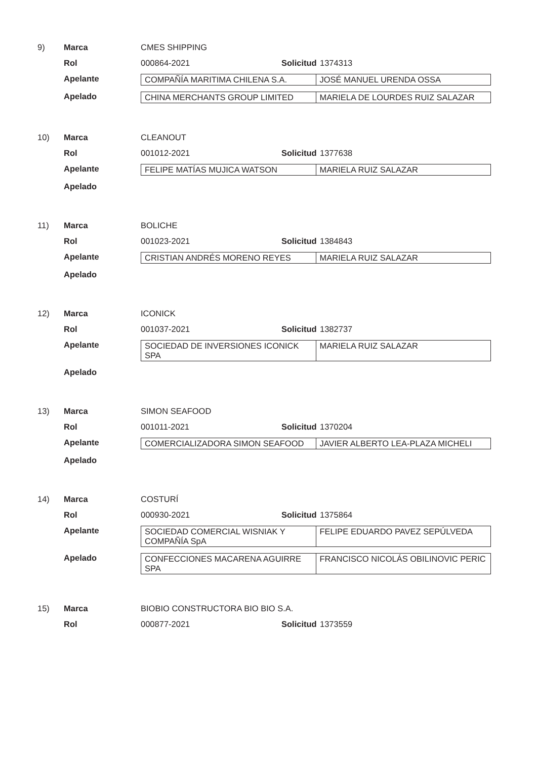9) Marca CMES SHIPPING
Rol 000864-2021 Solicitud
1374313
Apelante
| COMPAÑÍA MARITIMA CHILENA S.A. | JOSÉ MANUEL URENDA OSSA |
Apelado
| CHINA MERCHANTS GROUP LIMITED | MARIELA DE LOURDES RUIZ SALAZAR |
10) Marca CLEANOUT
Rol 001012-2021 Solicitud
1377638
Apelante
| FELIPE MATÍAS MUJICA WATSON | MARIELA RUIZ SALAZAR |
Apelado
11) Marca BOLICHE
Rol 001023-2021 Solicitud
1384843
Apelante
| CRISTIAN ANDRÉS MORENO REYES | MARIELA RUIZ SALAZAR |
Apelado
12) Marca ICONICK
Rol 001037-2021 Solicitud
1382737
Apelante
| SOCIEDAD DE INVERSIONES ICONICK SPA | MARIELA RUIZ SALAZAR |
Apelado
13) Marca SIMON SEAFOOD
Rol 001011-2021 Solicitud
1370204
Apelante
| COMERCIALIZADORA SIMON SEAFOOD | JAVIER ALBERTO LEA-PLAZA MICHELI |
Apelado
14) Marca COSTURÍ
Rol 000930-2021 Solicitud
1375864
Apelante
| SOCIEDAD COMERCIAL WISNIAK Y COMPAÑÍA SpA | FELIPE EDUARDO PAVEZ SEPÚLVEDA |
Apelado
| CONFECCIONES MACARENA AGUIRRE SPA | FRANCISCO NICOLÁS OBILINOVIC PERIC |
15) Marca BIOBIO CONSTRUCTORA BIO BIO S.A.
Rol 000877-2021 Solicitud
1373559